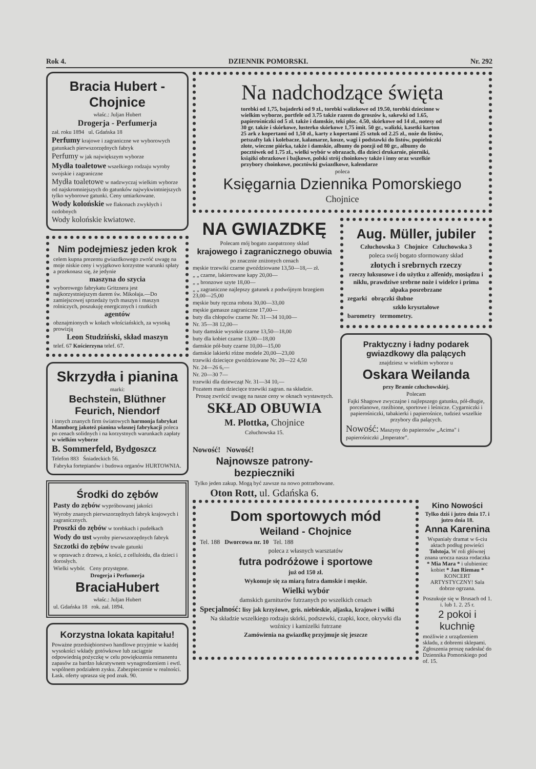Rok 4. DZIENNIK POMORSKI. Nr. 292
Bracia Hubert - Chojnice
właśc.: Juljan Hubert
Drogerja - Perfumerja
zał. roku 1894 ul. Gdańska 18
Perfumy krajowe i zagraniczne we wyborowych gatunkach pierwszorzędnych fabryk
Perfumy w jak największym wyborze
Mydła toaletowe wszelkiego rodzaju wyroby swojskie i zagraniczne
Mydła toaletowe w nadzwyczaj wielkim wyborze od najskromniejszych do gatunków najwykwintniejszych tylko wyborowe gatunki. Ceny umiarkowane.
Wody kolońskie we flakonach zwykłych i ozdobnych
Wody kolońskie kwiatowe.
Nim podejmiesz jeden krok
celem kupna prezentu gwiazdkowego zwróć uwagę na moje niskie ceny i wyjątkowo korzystne warunki spłaty a przekonasz się, że jedynie
maszyna do szycia
wyborowego fabrykatu Gritznera jest najkorzystniejszym darem św. Mikołaja.—Do zamiejscowej sprzedaży tych maszyn i maszyn rolniczych, poszukuję energicznych i rzutkich
agentów
obznajmionych w kołach włościańskich, za wysoką prowizją
Leon Studziński, skład maszyn
telef. 67 Kościerzyna telef. 67.
Skrzydła i pianina
marki:
Bechstein, Blüthner Feurich, Niendorf
i innych znanych firm światowych harmonja fabrykat Mannborg jakoteż pianina własnej fabrykacji poleca po cenach solidnych i na korzystnych warunkach zapłaty w wielkim wyborze
B. Sommerfeld, Bydgoszcz
Telefon 883 Śniadeckich 56.
Fabryka fortepianów i budowa organów HURTOWNIA.
Środki do zębów
Pasty do zębów wypróbowanej jakości
Wyroby znanych pierwszorzędnych fabryk krajowych i zagranicznych.
Proszki do zębów w torebkach i pudełkach
Wody do ust wyroby pierwszorzędnych fabryk
Szczotki do zębów trwałe gatunki
w oprawach z drzewa, z kości, z celluloidu, dla dzieci i dorosłych.
Wielki wybór. Ceny przystępne.
Drogerja i Perfumerja
BraciaHubert
właśc.: Juljan Hubert
ul. Gdańska 18 rok. zał. 1894.
Korzystna lokata kapitału!
Poważne przedsiębiorstwo handlowe przyjmie w każdej wysokości wkłady gotówkowe lub zaciągnie odpowiednią pożyczkę w celu powiększenia remanentu zapasów za bardzo lukratywnem wynagrodzeniem i ewtl. wspólnem podziałem zysku. Zabezpieczenie w realności. Łask. oferty uprasza się pod znak. 90.
Na nadchodzące święta
torebki od 1,75, bajaderki od 9 zł., torebki walizkowe od 19.50, torebki dziecinne w wielkim wyborze, portfele od 3.75 także razem do groszów k, sakewki od 1.65, papierośniczki od 5 zł. także i damskie, teki ploc. 4.50, skórkowe od 14 zł., notesy od 30 gr. także i skórkowe, lusterko skórkowe 1,75 imit. 50 gr., walizki, kasetki karton 25 ark z kopertami od 1,50 zł., karty z kopertami 25 sztuk od 2.25 zł., noże do listów, petszafty lak i kolebacze, kałamarze, kosze, wagi i podstawki do listów, popielniczki złote, wieczne piórka, także i damskie, albumy do poezji od 80 gr., albumy do pocztówek od 1.75 zł., wielki wybór w obrazach, dla dzieci drukarnie, piorniki, książki obrazkowe i bajkowe, polski strój choinkowy także i inny oraz wszelkie przybory choinkowe, pocztówki gwiazdkowe, kalendarze
poleca
Księgarnia Dziennika Pomorskiego
Chojnice
NA GWIAZDKĘ
Polecam mój bogato zaopatrzony skład
krajowego i zagranicznego obuwia
po znacznie zniżonych cenach
męskie trzewiki czarne gwoździowane 13,50—18,— zł.
„ „ czarne, lakierowane kapy 20,00—
„ „ bronzowe szyte 18,00—
„ „ zagraniczne najlepszy gatunek z podwójnym brzegiem 23,00—25,00
męskie buty ręczna robota 30,00—33,00
męskie gamasze zagraniczne 17,00—
buty dla chłopców czarne Nr. 31—34 10,00—
Nr. 35—38 12,00—
buty damskie wysokie czarne 13,50—18,00
buty dla kobiet czarne 13,00—18,00
damskie pół-buty czarne 10,00—15,00
damskie lakierki różne modele 20,00—23,00
trzewiki dziecięce gwoździowane Nr. 20—22 4,50
Nr. 24—26 6,—
Nr. 20—30 7—
trzewiki dla dziewcząt Nr. 31—34 10,—
Pozatem mam dziecięce trzewiki zagran. na składzie.
Proszę zwrócić uwagę na nasze ceny w oknach wystawnych.
SKŁAD OBUWIA
M. Plottka, Chojnice
Człuchowska 15.
Nowość! Nowość!
Najnowsze patrony-bezpieczniki
Tylko jeden zakup. Mogą być zawsze na nowo potrzebowane.
Oton Rott, ul. Gdańska 6.
Aug. Müller, jubiler
Człuchowska 3 Chojnice Człuchowska 3
poleca swój bogato sformowany skład
złotych i srebrnych rzeczy
rzeczy luksusowe i do użytku z alfenidy, mosiądzu i niklu, prawdziwe srebrne noże i widelce i prima alpaka posrebrzane
zegarki obrączki ślubne
szkło kryształowe
barometry termometry.
Praktyczny i ładny podarek gwiazdkowy dla palących
znajdziesz w wielkim wyborze u
Oskara Weilanda
przy Bramie człuchowskiej.
Polecam
Fajki Shagowe zwyczajne i najlepszego gatunku, pół-długie, porcelanowe, rzeźbione, sportowe i leśnicze. Cygarniczki i papierośniczki, tabakierki i papierośnice, tudzież wszelkie przybory dla palących.
Nowość: Maszyny do papierosów „Acima" i papierośniczki „Imperator".
Dom sportowych mód
Weiland - Chojnice
Tel. 188 Dworcowa nr. 10 Tel. 188
poleca z własnych warsztatów
futra podróżowe i sportowe
już od 150 zł.
Wykonuje się za miarą futra damskie i męskie.
Wielki wybór
damskich garniturów futrzanych po wszelkich cenach
Specjalność: lisy jak krzyżowe, gris. niebieskie, aljaska, krajowe i wilki
Na składzie wszelkiego rodzaju skórki, podszewki, czapki, koce, okrywki dla woźnicy i kamizelki futrzane
Zamówienia na gwiazdkę przyjmuje się jeszcze
Kino Nowości
Tylko dziś i jutro dnia 17. i jutro dnia 18.
Anna Karenina
Wspaniały dramat w 6-ciu aktach podług powieści Tolstoja. W roli głównej znana urocza nasza rodaczka * Mia Mara * i ulubieniec kobiet * Jan Riemau * KONCERT ARTYSTYCZNY! Sala dobrze ogrzana.
Poszukuje się w Brusach od 1. i. lub 1. 2. 25 r.
2 pokoi i kuchnię
możliwie z urządzeniem składu, z dobremi sklepami. Zgłoszenia proszę nadesłać do Dziennika Pomorskiego pod of. 15.